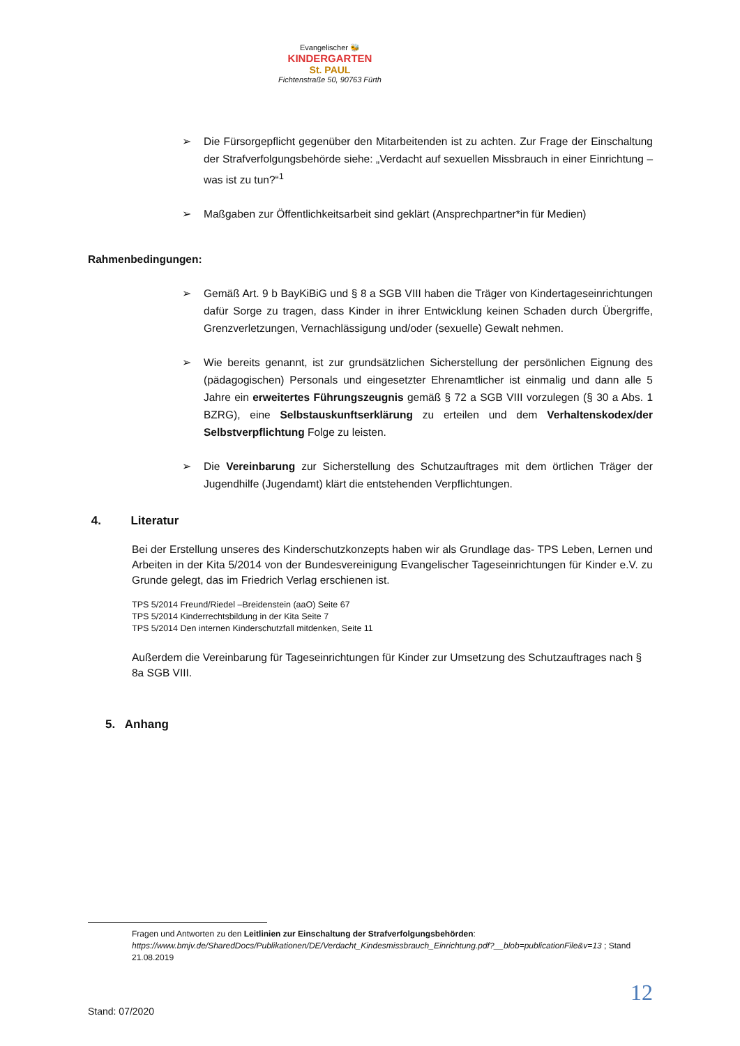Evangelischer 🐝
KINDERGARTEN
St. PAUL
Fichtenstraße 50, 90763 Fürth
➢ Die Fürsorgepflicht gegenüber den Mitarbeitenden ist zu achten. Zur Frage der Einschaltung der Strafverfolgungsbehörde siehe: „Verdacht auf sexuellen Missbrauch in einer Einrichtung – was ist zu tun?“<sup>1</sup>
➢ Maßgaben zur Öffentlichkeitsarbeit sind geklärt (Ansprechpartner*in für Medien)
Rahmenbedingungen:
➢ Gemäß Art. 9 b BayKiBiG und § 8 a SGB VIII haben die Träger von Kindertageseinrichtungen dafür Sorge zu tragen, dass Kinder in ihrer Entwicklung keinen Schaden durch Übergriffe, Grenzverletzungen, Vernachlässigung und/oder (sexuelle) Gewalt nehmen.
➢ Wie bereits genannt, ist zur grundsätzlichen Sicherstellung der persönlichen Eignung des (pädagogischen) Personals und eingesetzter Ehrenamtlicher ist einmalig und dann alle 5 Jahre ein erweitertes Führungszeugnis gemäß § 72 a SGB VIII vorzulegen (§ 30 a Abs. 1 BZRG), eine Selbstauskunftserklärung zu erteilen und dem Verhaltenskodex/der Selbstverpflichtung Folge zu leisten.
➢ Die Vereinbarung zur Sicherstellung des Schutzauftrages mit dem örtlichen Träger der Jugendhilfe (Jugendamt) klärt die entstehenden Verpflichtungen.
4. Literatur
Bei der Erstellung unseres des Kinderschutzkonzepts haben wir als Grundlage das- TPS Leben, Lernen und Arbeiten in der Kita 5/2014 von der Bundesvereinigung Evangelischer Tageseinrichtungen für Kinder e.V. zu Grunde gelegt, das im Friedrich Verlag erschienen ist.
TPS 5/2014 Freund/Riedel –Breidenstein (aaO) Seite 67
TPS 5/2014 Kinderrechtsbildung in der Kita Seite 7
TPS 5/2014 Den internen Kinderschutzfall mitdenken, Seite 11
Außerdem die Vereinbarung für Tageseinrichtungen für Kinder zur Umsetzung des Schutzauftrages nach § 8a SGB VIII.
5. Anhang
Fragen und Antworten zu den Leitlinien zur Einschaltung der Strafverfolgungsbehörden: https://www.bmjv.de/SharedDocs/Publikationen/DE/Verdacht_Kindesmissbrauch_Einrichtung.pdf?__blob=publicationFile&v=13 ; Stand 21.08.2019
12
Stand: 07/2020